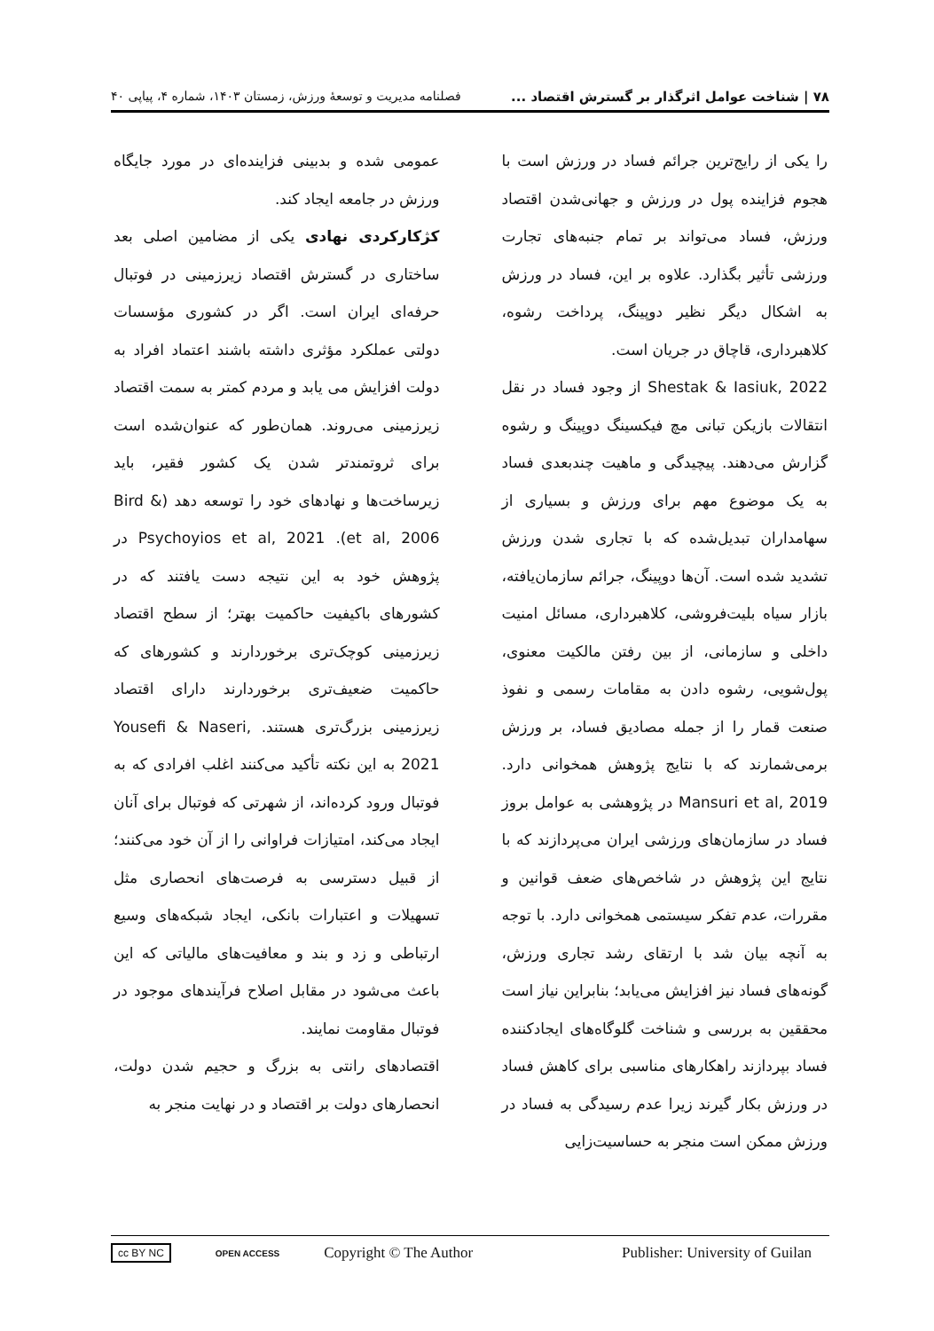٧٨ | شناخت عوامل اثرگذار بر گسترش اقتصاد ... فصلنامه مدیریت و توسعهٔ ورزش، زمستان ۱۴۰۳، شماره ۴، پیاپی ۴۰
را یکی از رایج‌ترین جرائم فساد در ورزش است با هجوم فزاینده پول در ورزش و جهانی‌شدن اقتصاد ورزش، فساد می‌تواند بر تمام جنبه‌های تجارت ورزشی تأثیر بگذارد. علاوه بر این، فساد در ورزش به اشکال دیگر نظیر دوپینگ، پرداخت رشوه، کلاهبرداری، قاچاق در جریان است.
Shestak & Iasiuk, 2022 از وجود فساد در نقل انتقالات بازیکن تبانی مچ فیکسینگ دوپینگ و رشوه گزارش می‌دهند. پیچیدگی و ماهیت چندبعدی فساد به یک موضوع مهم برای ورزش و بسیاری از سهامداران تبدیل‌شده که با تجاری شدن ورزش تشدید شده است. آن‌ها دوپینگ، جرائم سازمان‌یافته، بازار سیاه بلیت‌فروشی، کلاهبرداری، مسائل امنیت داخلی و سازمانی، از بین رفتن مالکیت معنوی، پول‌شویی، رشوه دادن به مقامات رسمی و نفوذ صنعت قمار را از جمله مصادیق فساد، بر ورزش برمی‌شمارند که با نتایج پژوهش همخوانی دارد. Mansuri et al, 2019 در پژوهشی به عوامل بروز فساد در سازمان‌های ورزشی ایران می‌پردازند که با نتایج این پژوهش در شاخص‌های ضعف قوانین و مقررات، عدم تفکر سیستمی همخوانی دارد. با توجه به آنچه بیان شد با ارتقای رشد تجاری ورزش، گونه‌های فساد نیز افزایش می‌یابد؛ بنابراین نیاز است محققین به بررسی و شناخت گلوگاه‌های ایجادکننده فساد بپردازند راهکارهای مناسبی برای کاهش فساد در ورزش بکار گیرند زیرا عدم رسیدگی به فساد در ورزش ممکن است منجر به حساسیت‌زایی
عمومی شده و بدبینی فزاینده‌ای در مورد جایگاه ورزش در جامعه ایجاد کند.
کژکارکردی نهادی یکی از مضامین اصلی بعد ساختاری در گسترش اقتصاد زیرزمینی در فوتبال حرفه‌ای ایران است. اگر در کشوری مؤسسات دولتی عملکرد مؤثری داشته باشند اعتماد افراد به دولت افزایش می یابد و مردم کمتر به سمت اقتصاد زیرزمینی می‌روند. همان‌طور که عنوان‌شده است برای ثروتمندتر شدن یک کشور فقیر، باید زیرساخت‌ها و نهادهای خود را توسعه دهد (Bird & et al, 2006). Psychoyios et al, 2021 در پژوهش خود به این نتیجه دست یافتند که در کشورهای باکیفیت حاکمیت بهتر؛ از سطح اقتصاد زیرزمینی کوچک‌تری برخوردارند و کشورهای که حاکمیت ضعیف‌تری برخوردارند دارای اقتصاد زیرزمینی بزرگ‌تری هستند. Yousefi & Naseri, 2021 به این نکته تأکید می‌کنند اغلب افرادی که به فوتبال ورود کرده‌اند، از شهرتی که فوتبال برای آنان ایجاد می‌کند، امتیازات فراوانی را از آن خود می‌کنند؛ از قبیل دسترسی به فرصت‌های انحصاری مثل تسهیلات و اعتبارات بانکی، ایجاد شبکه‌های وسیع ارتباطی و زد و بند و معافیت‌های مالیاتی که این باعث می‌شود در مقابل اصلاح فرآیندهای موجود در فوتبال مقاومت نمایند.
اقتصادهای رانتی به بزرگ و حجیم شدن دولت، انحصارهای دولت بر اقتصاد و در نهایت منجر به
cc BY NC OPEN ACCESS Copyright © The Author Publisher: University of Guilan